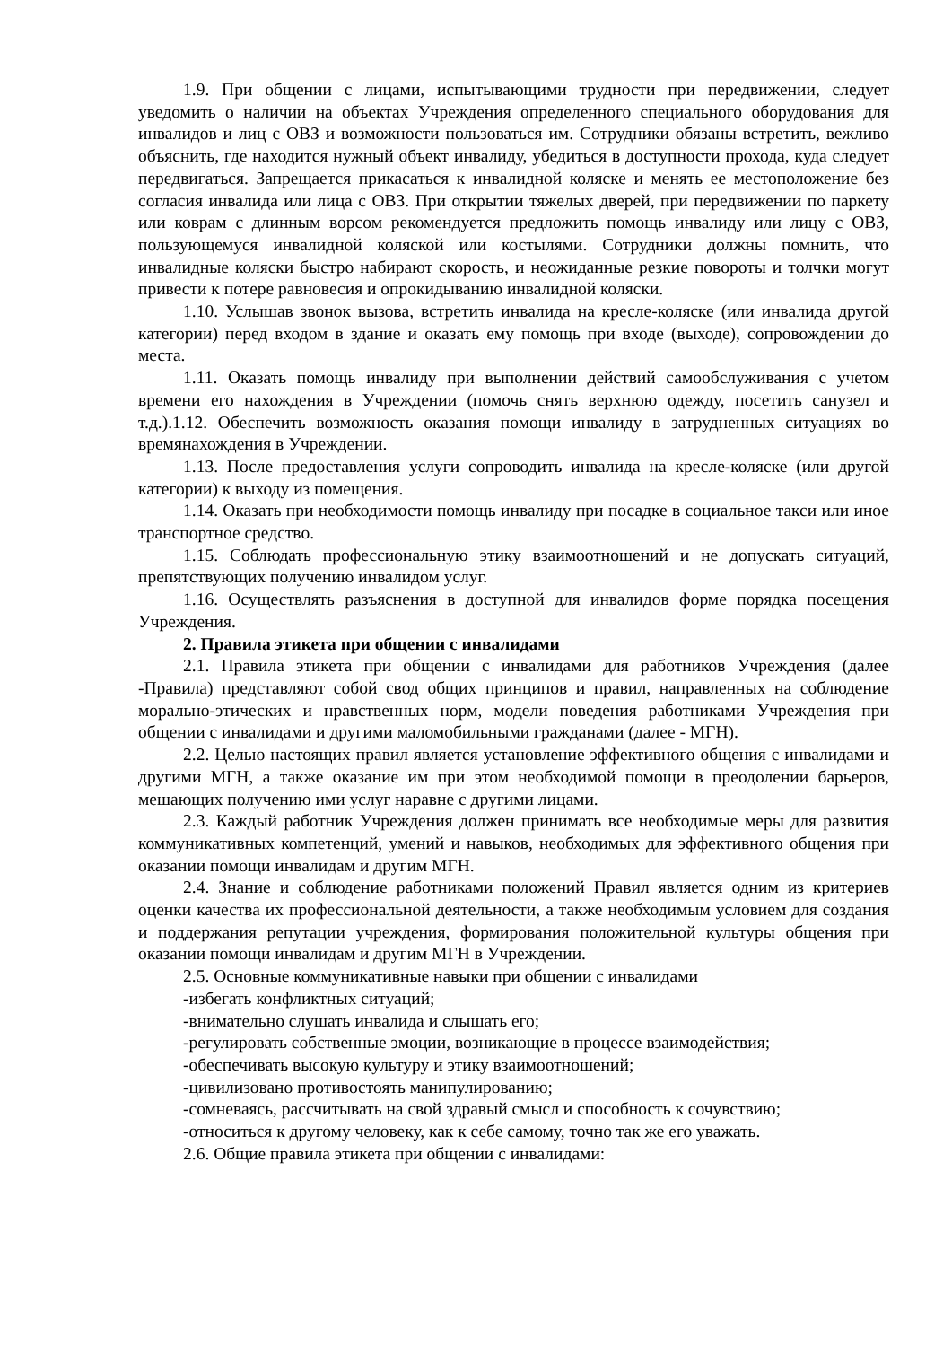1.9. При общении с лицами, испытывающими трудности при передвижении, следует уведомить о наличии на объектах Учреждения определенного специального оборудования для инвалидов и лиц с ОВЗ и возможности пользоваться им. Сотрудники обязаны встретить, вежливо объяснить, где находится нужный объект инвалиду, убедиться в доступности прохода, куда следует передвигаться. Запрещается прикасаться к инвалидной коляске и менять ее местоположение без согласия инвалида или лица с ОВЗ. При открытии тяжелых дверей, при передвижении по паркету или коврам с длинным ворсом рекомендуется предложить помощь инвалиду или лицу с ОВЗ, пользующемуся инвалидной коляской или костылями. Сотрудники должны помнить, что инвалидные коляски быстро набирают скорость, и неожиданные резкие повороты и толчки могут привести к потере равновесия и опрокидыванию инвалидной коляски.
1.10. Услышав звонок вызова, встретить инвалида на кресле-коляске (или инвалида другой категории) перед входом в здание и оказать ему помощь при входе (выходе), сопровождении до места.
1.11. Оказать помощь инвалиду при выполнении действий самообслуживания с учетом времени его нахождения в Учреждении (помочь снять верхнюю одежду, посетить санузел и т.д.).1.12. Обеспечить возможность оказания помощи инвалиду в затрудненных ситуациях во времянахождения в Учреждении.
1.13. После предоставления услуги сопроводить инвалида на кресле-коляске (или другой категории) к выходу из помещения.
1.14. Оказать при необходимости помощь инвалиду при посадке в социальное такси или иное транспортное средство.
1.15. Соблюдать профессиональную этику взаимоотношений и не допускать ситуаций, препятствующих получению инвалидом услуг.
1.16. Осуществлять разъяснения в доступной для инвалидов форме порядка посещения Учреждения.
2. Правила этикета при общении с инвалидами
2.1. Правила этикета при общении с инвалидами для работников Учреждения (далее -Правила) представляют собой свод общих принципов и правил, направленных на соблюдение морально-этических и нравственных норм, модели поведения работниками Учреждения при общении с инвалидами и другими маломобильными гражданами (далее - МГН).
2.2. Целью настоящих правил является установление эффективного общения с инвалидами и другими МГН, а также оказание им при этом необходимой помощи в преодолении барьеров, мешающих получению ими услуг наравне с другими лицами.
2.3. Каждый работник Учреждения должен принимать все необходимые меры для развития коммуникативных компетенций, умений и навыков, необходимых для эффективного общения при оказании помощи инвалидам и другим МГН.
2.4. Знание и соблюдение работниками положений Правил является одним из критериев оценки качества их профессиональной деятельности, а также необходимым условием для создания и поддержания репутации учреждения, формирования положительной культуры общения при оказании помощи инвалидам и другим МГН в Учреждении.
2.5. Основные коммуникативные навыки при общении с инвалидами
-избегать конфликтных ситуаций;
-внимательно слушать инвалида и слышать его;
-регулировать собственные эмоции, возникающие в процессе взаимодействия;
-обеспечивать высокую культуру и этику взаимоотношений;
-цивилизовано противостоять манипулированию;
-сомневаясь, рассчитывать на свой здравый смысл и способность к сочувствию;
-относиться к другому человеку, как к себе самому, точно так же его уважать.
2.6. Общие правила этикета при общении с инвалидами: